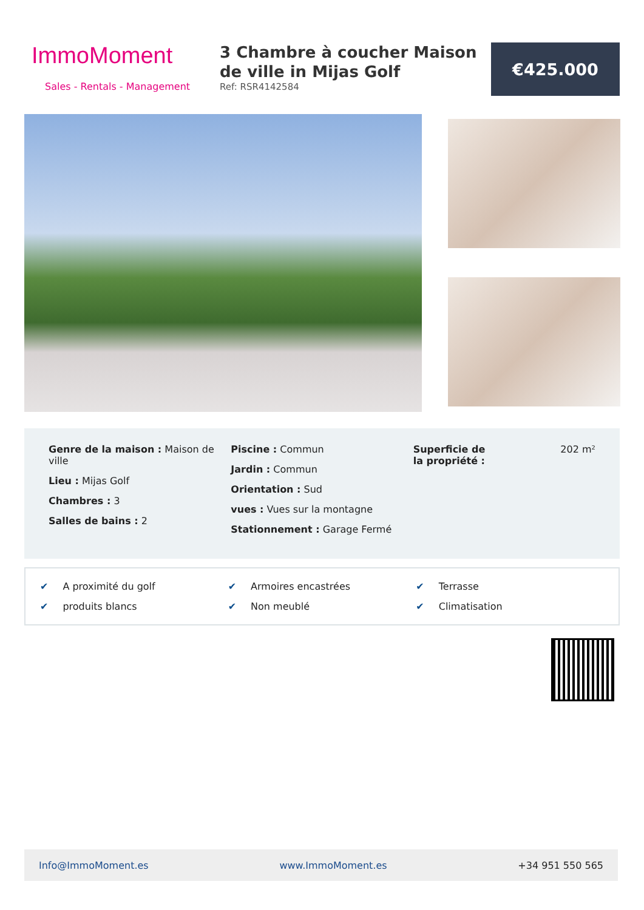ImmoMoment
Sales - Rentals - Management
3 Chambre à coucher Maison de ville in Mijas Golf
Ref: RSR4142584
€425.000
Genre de la maison : Maison de ville
Lieu : Mijas Golf
Chambres : 3
Salles de bains : 2
Piscine : Commun
Jardin : Commun
Orientation : Sud
vues : Vues sur la montagne
Stationnement : Garage Fermé
Superficie de la propriété :
202 m²
✔ A proximité du golf
✔ Armoires encastrées
✔ Terrasse
✔ produits blancs
✔ Non meublé
✔ Climatisation
Info@ImmoMoment.es www.ImmoMoment.es +34 951 550 565